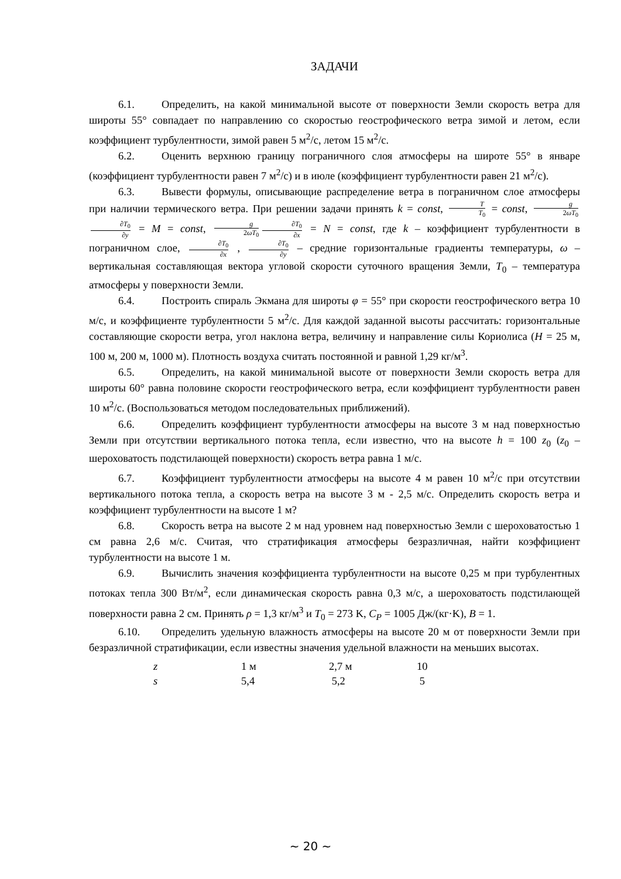ЗАДАЧИ
6.1. Определить, на какой минимальной высоте от поверхности Земли скорость ветра для широты 55° совпадает по направлению со скоростью геострофического ветра зимой и летом, если коэффициент турбулентности, зимой равен 5 м<sup>2</sup>/с, летом 15 м<sup>2</sup>/с.
6.2. Оценить верхнюю границу пограничного слоя атмосферы на широте 55° в январе (коэффициент турбулентности равен 7 м<sup>2</sup>/с) и в июле (коэффициент турбулентности равен 21 м<sup>2</sup>/с).
6.3. Вывести формулы, описывающие распределение ветра в пограничном слое атмосферы при наличии термического ветра. При решении задачи принять k = const, T T<sub>0</sub> = const, g 2ωT<sub>0</sub> ∂T<sub>0</sub> ∂y = M = const, g 2ωT<sub>0</sub> ∂T<sub>0</sub> ∂x = N = const, где k – коэффициент турбулентности в пограничном слое, ∂T<sub>0</sub> ∂x , ∂T<sub>0</sub> ∂y – средние горизонтальные градиенты температуры, ω – вертикальная составляющая вектора угловой скорости суточного вращения Земли, T<sub>0</sub> – температура атмосферы у поверхности Земли.
6.4. Построить спираль Экмана для широты φ = 55° при скорости геострофического ветра 10 м/с, и коэффициенте турбулентности 5 м<sup>2</sup>/с. Для каждой заданной высоты рассчитать: горизонтальные составляющие скорости ветра, угол наклона ветра, величину и направление силы Кориолиса (H = 25 м, 100 м, 200 м, 1000 м). Плотность воздуха считать постоянной и равной 1,29 кг/м<sup>3</sup>.
6.5. Определить, на какой минимальной высоте от поверхности Земли скорость ветра для широты 60° равна половине скорости геострофического ветра, если коэффициент турбулентности равен 10 м<sup>2</sup>/с. (Воспользоваться методом последовательных приближений).
6.6. Определить коэффициент турбулентности атмосферы на высоте 3 м над поверхностью Земли при отсутствии вертикального потока тепла, если известно, что на высоте h = 100 z<sub>0</sub> (z<sub>0</sub> – шероховатость подстилающей поверхности) скорость ветра равна 1 м/с.
6.7. Коэффициент турбулентности атмосферы на высоте 4 м равен 10 м<sup>2</sup>/с при отсутствии вертикального потока тепла, а скорость ветра на высоте 3 м - 2,5 м/с. Определить скорость ветра и коэффициент турбулентности на высоте 1 м?
6.8. Скорость ветра на высоте 2 м над уровнем над поверхностью Земли с шероховатостью 1 см равна 2,6 м/с. Считая, что стратификация атмосферы безразличная, найти коэффициент турбулентности на высоте 1 м.
6.9. Вычислить значения коэффициента турбулентности на высоте 0,25 м при турбулентных потоках тепла 300 Вт/м<sup>2</sup>, если динамическая скорость равна 0,3 м/с, а шероховатость подстилающей поверхности равна 2 см. Принять ρ = 1,3 кг/м<sup>3</sup> и T<sub>0</sub> = 273 K, C<sub>P</sub> = 1005 Дж/(кг·K), B = 1.
6.10. Определить удельную влажность атмосферы на высоте 20 м от поверхности Земли при безразличной стратификации, если известны значения удельной влажности на меньших высотах.
| z | 1 м | 2,7 м | 10 |
| s | 5,4 | 5,2 | 5 |
~ 20 ~